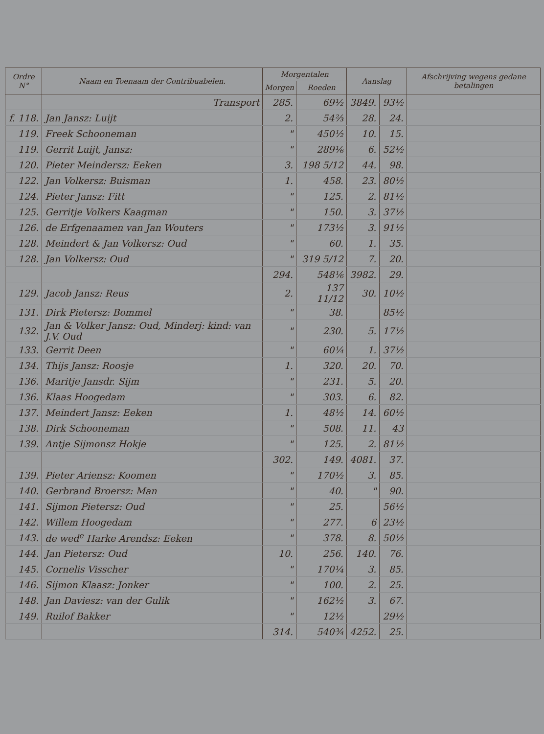| Ordre N° | Naam en Toenaam der Contribuabelen. | Morgentalen | | Aanslag | | Afschrijving wegens gedane betalingen |
| --- | --- | --- | --- | --- | --- | --- |
| | | Morgen | Roeden | | | |
| | Transport | 285. | 69½ | 3849. | 93½ | |
| f. 118. | Jan Jansz: Luijt | 2. | 54⅔ | 28. | 24. | |
| 119. | Freek Schooneman | " | 450½ | 10. | 15. | |
| 119. | Gerrit Luijt, Jansz: | " | 289⅙ | 6. | 52½ | |
| 120. | Pieter Meindersz: Eeken | 3. | 198 5/12 | 44. | 98. | |
| 122. | Jan Volkersz: Buisman | 1. | 458. | 23. | 80½ | |
| 124. | Pieter Jansz: Fitt | " | 125. | 2. | 81½ | |
| 125. | Gerritje Volkers Kaagman | " | 150. | 3. | 37½ | |
| 126. | de Erfgenaamen van Jan Wouters | " | 173½ | 3. | 91½ | |
| 128. | Meindert & Jan Volkersz: Oud | " | 60. | 1. | 35. | |
| 128. | Jan Volkersz: Oud | " | 319 5/12 | 7. | 20. | |
| | | 294. | 548⅙ | 3982. | 29. | |
| 129. | Jacob Jansz: Reus | 2. | 137 11/12 | 30. | 10½ | |
| 131. | Dirk Pietersz: Bommel | " | 38. | | 85½ | |
| 132. | Jan & Volker Jansz: Oud, Minderj: kind: van J.V. Oud | " | 230. | 5. | 17½ | |
| 133. | Gerrit Deen | " | 60¼ | 1. | 37½ | |
| 134. | Thijs Jansz: Roosje | 1. | 320. | 20. | 70. | |
| 136. | Maritje Jansdr. Sijm | " | 231. | 5. | 20. | |
| 136. | Klaas Hoogedam | " | 303. | 6. | 82. | |
| 137. | Meindert Jansz: Eeken | 1. | 48½ | 14. | 60½ | |
| 138. | Dirk Schooneman | " | 508. | 11. | 43 | |
| 139. | Antje Sijmonsz Hokje | " | 125. | 2. | 81½ | |
| | | 302. | 149. | 4081. | 37. | |
| 139. | Pieter Ariensz: Koomen | " | 170½ | 3. | 85. | |
| 140. | Gerbrand Broersz: Man | " | 40. | " | 90. | |
| 141. | Sijmon Pietersz: Oud | " | 25. | | 56½ | |
| 142. | Willem Hoogedam | " | 277. | 6 | 23½ | |
| 143. | de wed<sup>e</sup> Harke Arendsz: Eeken | " | 378. | 8. | 50½ | |
| 144. | Jan Pietersz: Oud | 10. | 256. | 140. | 76. | |
| 145. | Cornelis Visscher | " | 170¼ | 3. | 85. | |
| 146. | Sijmon Klaasz: Jonker | " | 100. | 2. | 25. | |
| 148. | Jan Daviesz: van der Gulik | " | 162½ | 3. | 67. | |
| 149. | Ruilof Bakker | " | 12½ | | 29½ | |
| | | 314. | 540¾ | 4252. | 25. | |